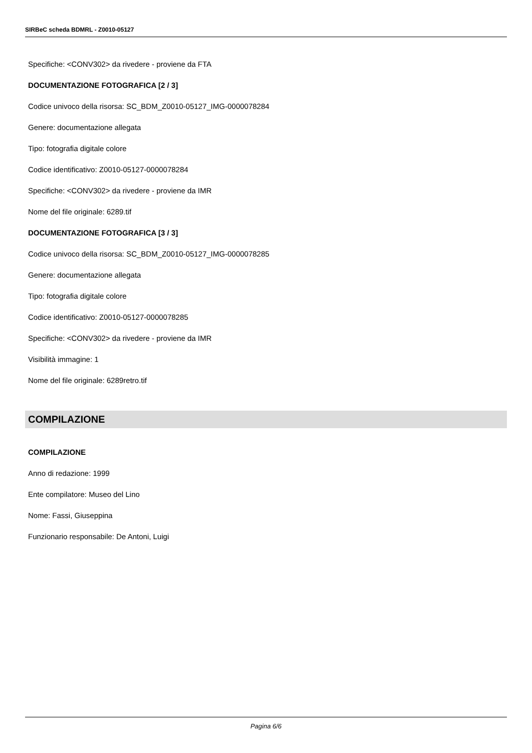SIRBeC scheda BDMRL - Z0010-05127
Specifiche: <CONV302> da rivedere - proviene da FTA
DOCUMENTAZIONE FOTOGRAFICA [2 / 3]
Codice univoco della risorsa: SC_BDM_Z0010-05127_IMG-0000078284
Genere: documentazione allegata
Tipo: fotografia digitale colore
Codice identificativo: Z0010-05127-0000078284
Specifiche: <CONV302> da rivedere - proviene da IMR
Nome del file originale: 6289.tif
DOCUMENTAZIONE FOTOGRAFICA [3 / 3]
Codice univoco della risorsa: SC_BDM_Z0010-05127_IMG-0000078285
Genere: documentazione allegata
Tipo: fotografia digitale colore
Codice identificativo: Z0010-05127-0000078285
Specifiche: <CONV302> da rivedere - proviene da IMR
Visibilità immagine: 1
Nome del file originale: 6289retro.tif
COMPILAZIONE
COMPILAZIONE
Anno di redazione: 1999
Ente compilatore: Museo del Lino
Nome: Fassi, Giuseppina
Funzionario responsabile: De Antoni, Luigi
Pagina 6/6